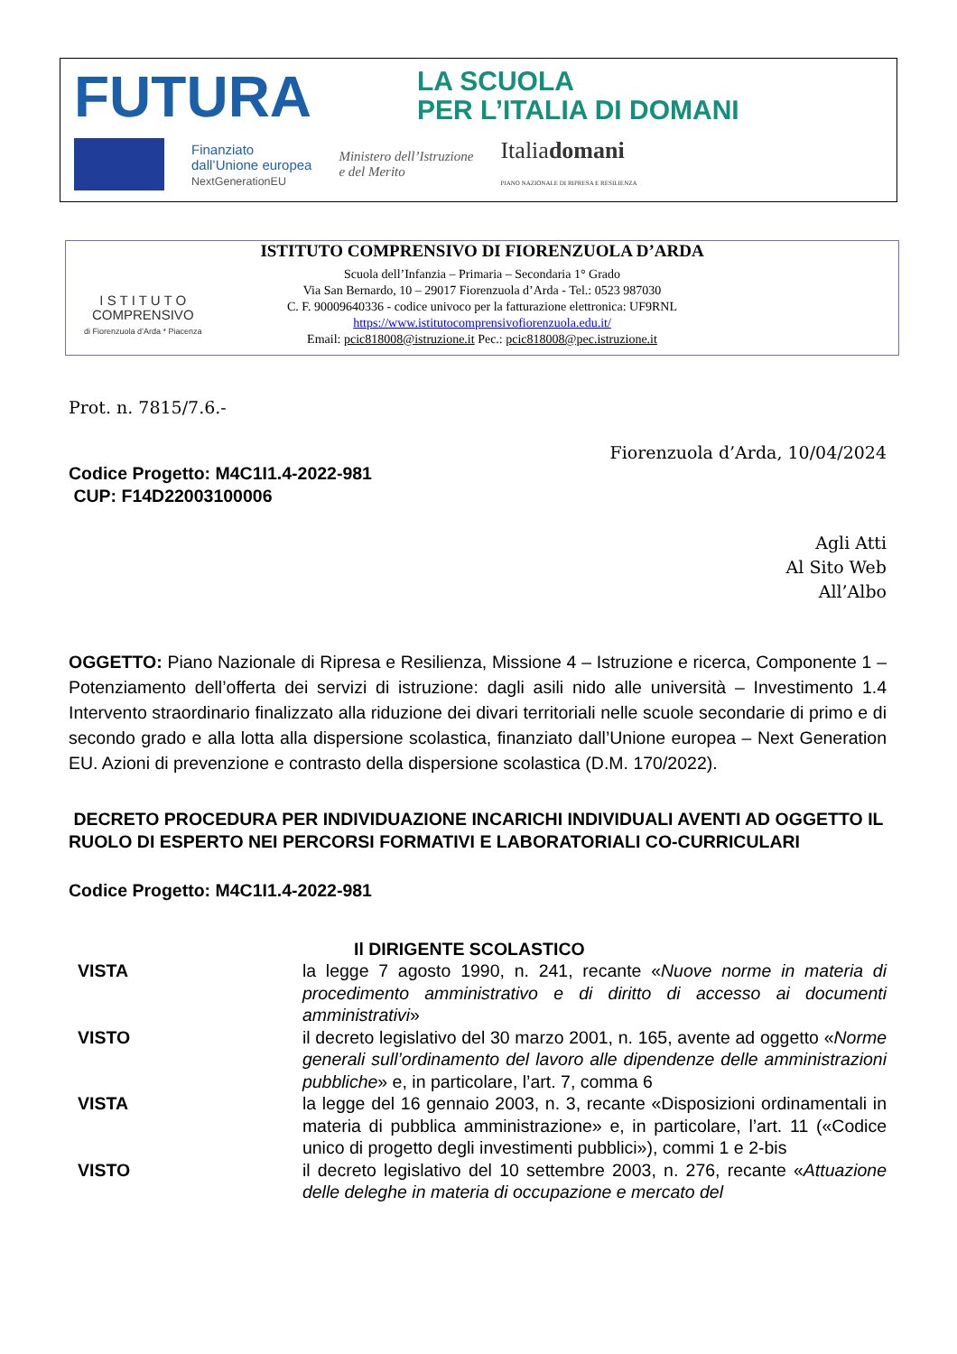FUTURA LA SCUOLA
PER L’ITALIA DI DOMANI
Finanziato
dall’Unione europea
NextGenerationEU
Ministero dell’Istruzione
e del Merito
Italiadomani
PIANO NAZIONALE DI RIPRESA E RESILIENZA
ISTITUTO COMPRENSIVO DI FIORENZUOLA D’ARDA
I S T I T U T O
COMPRENSIVO
di Fiorenzuola d’Arda * Piacenza
Scuola dell’Infanzia – Primaria – Secondaria 1° Grado
Via San Bernardo, 10 – 29017 Fiorenzuola d’Arda - Tel.: 0523 987030
C. F. 90009640336 - codice univoco per la fatturazione elettronica: UF9RNL
https://www.istitutocomprensivofiorenzuola.edu.it/
Email: pcic818008@istruzione.it Pec.: pcic818008@pec.istruzione.it
Prot. n. 7815/7.6.-
Fiorenzuola d’Arda, 10/04/2024
Codice Progetto: M4C1I1.4-2022-981
CUP: F14D22003100006
Agli Atti
Al Sito Web
All’Albo
OGGETTO: Piano Nazionale di Ripresa e Resilienza, Missione 4 – Istruzione e ricerca, Componente 1 – Potenziamento dell’offerta dei servizi di istruzione: dagli asili nido alle università – Investimento 1.4 Intervento straordinario finalizzato alla riduzione dei divari territoriali nelle scuole secondarie di primo e di secondo grado e alla lotta alla dispersione scolastica, finanziato dall’Unione europea – Next Generation EU. Azioni di prevenzione e contrasto della dispersione scolastica (D.M. 170/2022).
DECRETO PROCEDURA PER INDIVIDUAZIONE INCARICHI INDIVIDUALI AVENTI AD OGGETTO IL RUOLO DI ESPERTO NEI PERCORSI FORMATIVI E LABORATORIALI CO-CURRICULARI
Codice Progetto: M4C1I1.4-2022-981
Il DIRIGENTE SCOLASTICO
| VISTA | la legge 7 agosto 1990, n. 241, recante « Nuove norme in materia di procedimento amministrativo e di diritto di accesso ai documenti amministrativi » |
| VISTO | il decreto legislativo del 30 marzo 2001, n. 165, avente ad oggetto « Norme generali sull’ordinamento del lavoro alle dipendenze delle amministrazioni pubbliche » e, in particolare, l’art. 7, comma 6 |
| VISTA | la legge del 16 gennaio 2003, n. 3, recante «Disposizioni ordinamentali in materia di pubblica amministrazione» e, in particolare, l’art. 11 («Codice unico di progetto degli investimenti pubblici»), commi 1 e 2-bis |
| VISTO | il decreto legislativo del 10 settembre 2003, n. 276, recante « Attuazione delle deleghe in materia di occupazione e mercato del |